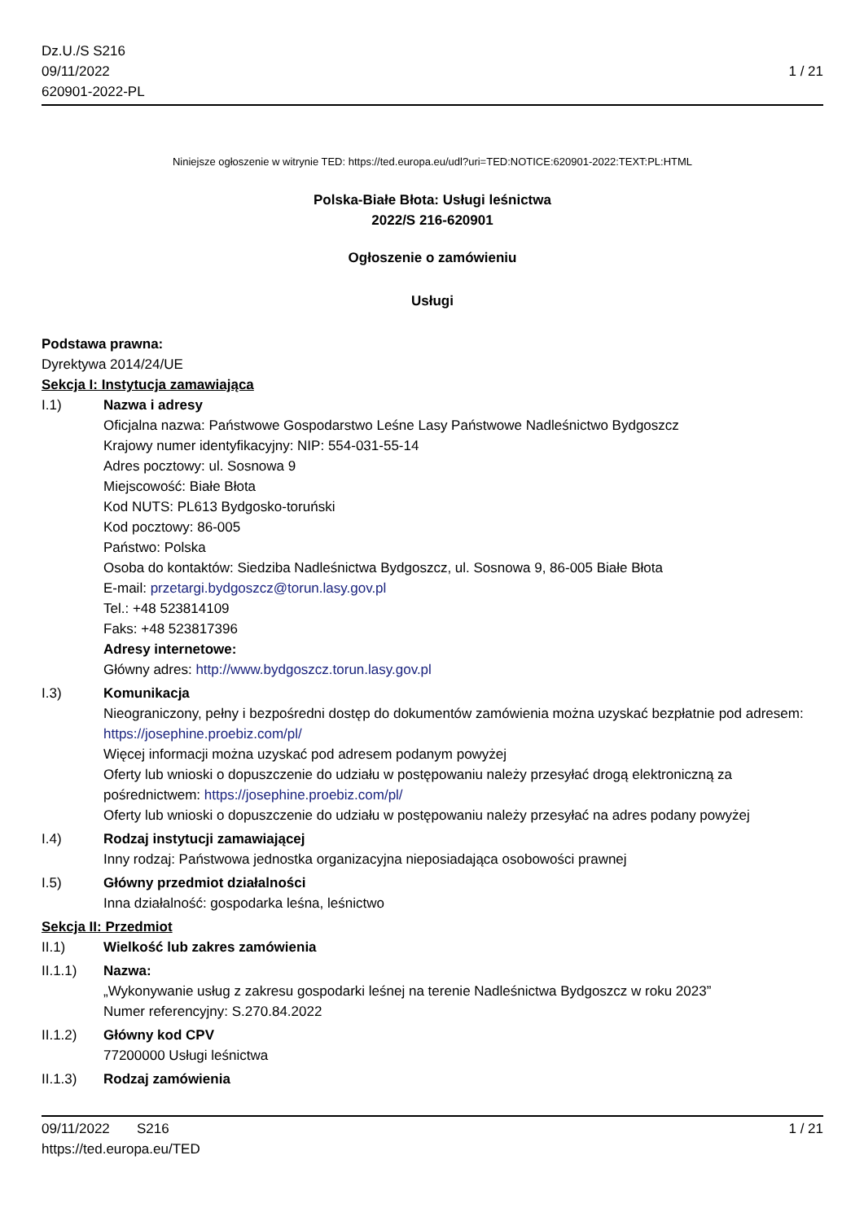Dz.U./S S216
09/11/2022
620901-2022-PL
1 / 21
Niniejsze ogłoszenie w witrynie TED: https://ted.europa.eu/udl?uri=TED:NOTICE:620901-2022:TEXT:PL:HTML
Polska-Białe Błota: Usługi leśnictwa
2022/S 216-620901
Ogłoszenie o zamówieniu
Usługi
Podstawa prawna:
Dyrektywa 2014/24/UE
Sekcja I: Instytucja zamawiająca
I.1) Nazwa i adresy
Oficjalna nazwa: Państwowe Gospodarstwo Leśne Lasy Państwowe Nadleśnictwo Bydgoszcz
Krajowy numer identyfikacyjny: NIP: 554-031-55-14
Adres pocztowy: ul. Sosnowa 9
Miejscowość: Białe Błota
Kod NUTS: PL613 Bydgosko-toruński
Kod pocztowy: 86-005
Państwo: Polska
Osoba do kontaktów: Siedziba Nadleśnictwa Bydgoszcz, ul. Sosnowa 9, 86-005 Białe Błota
E-mail: przetargi.bydgoszcz@torun.lasy.gov.pl
Tel.: +48 523814109
Faks: +48 523817396
Adresy internetowe:
Główny adres: http://www.bydgoszcz.torun.lasy.gov.pl
I.3) Komunikacja
Nieograniczony, pełny i bezpośredni dostęp do dokumentów zamówienia można uzyskać bezpłatnie pod adresem: https://josephine.proebiz.com/pl/
Więcej informacji można uzyskać pod adresem podanym powyżej
Oferty lub wnioski o dopuszczenie do udziału w postępowaniu należy przesyłać drogą elektroniczną za pośrednictwem: https://josephine.proebiz.com/pl/
Oferty lub wnioski o dopuszczenie do udziału w postępowaniu należy przesyłać na adres podany powyżej
I.4) Rodzaj instytucji zamawiającej
Inny rodzaj: Państwowa jednostka organizacyjna nieposiadająca osobowości prawnej
I.5) Główny przedmiot działalności
Inna działalność: gospodarka leśna, leśnictwo
Sekcja II: Przedmiot
II.1) Wielkość lub zakres zamówienia
II.1.1) Nazwa:
„Wykonywanie usług z zakresu gospodarki leśnej na terenie Nadleśnictwa Bydgoszcz w roku 2023”
Numer referencyjny: S.270.84.2022
II.1.2) Główny kod CPV
77200000 Usługi leśnictwa
II.1.3) Rodzaj zamówienia
09/11/2022 S216 1 / 21
https://ted.europa.eu/TED